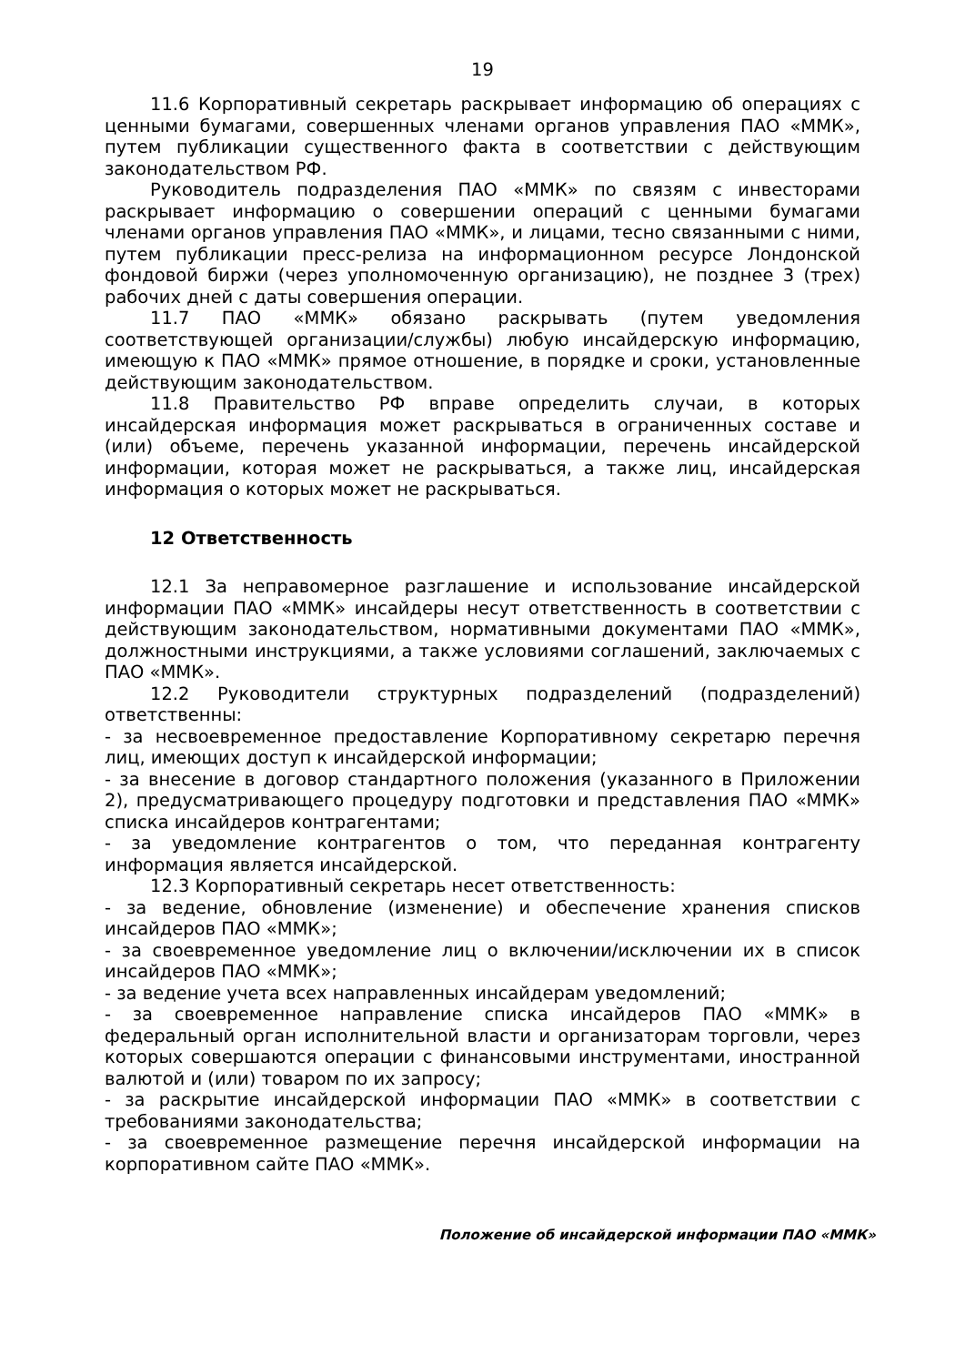19
11.6 Корпоративный секретарь раскрывает информацию об операциях с ценными бумагами, совершенных членами органов управления ПАО «ММК», путем публикации существенного факта в соответствии с действующим законодательством РФ.
Руководитель подразделения ПАО «ММК» по связям с инвесторами раскрывает информацию о совершении операций с ценными бумагами членами органов управления ПАО «ММК», и лицами, тесно связанными с ними, путем публикации пресс-релиза на информационном ресурсе Лондонской фондовой биржи (через уполномоченную организацию), не позднее 3 (трех) рабочих дней с даты совершения операции.
11.7 ПАО «ММК» обязано раскрывать (путем уведомления соответствующей организации/службы) любую инсайдерскую информацию, имеющую к ПАО «ММК» прямое отношение, в порядке и сроки, установленные действующим законодательством.
11.8 Правительство РФ вправе определить случаи, в которых инсайдерская информация может раскрываться в ограниченных составе и (или) объеме, перечень указанной информации, перечень инсайдерской информации, которая может не раскрываться, а также лиц, инсайдерская информация о которых может не раскрываться.
12 Ответственность
12.1 За неправомерное разглашение и использование инсайдерской информации ПАО «ММК» инсайдеры несут ответственность в соответствии с действующим законодательством, нормативными документами ПАО «ММК», должностными инструкциями, а также условиями соглашений, заключаемых с ПАО «ММК».
12.2 Руководители структурных подразделений (подразделений) ответственны:
- за несвоевременное предоставление Корпоративному секретарю перечня лиц, имеющих доступ к инсайдерской информации;
- за внесение в договор стандартного положения (указанного в Приложении 2), предусматривающего процедуру подготовки и представления ПАО «ММК» списка инсайдеров контрагентами;
- за уведомление контрагентов о том, что переданная контрагенту информация является инсайдерской.
12.3 Корпоративный секретарь несет ответственность:
- за ведение, обновление (изменение) и обеспечение хранения списков инсайдеров ПАО «ММК»;
- за своевременное уведомление лиц о включении/исключении их в список инсайдеров ПАО «ММК»;
- за ведение учета всех направленных инсайдерам уведомлений;
- за своевременное направление списка инсайдеров ПАО «ММК» в федеральный орган исполнительной власти и организаторам торговли, через которых совершаются операции с финансовыми инструментами, иностранной валютой и (или) товаром по их запросу;
- за раскрытие инсайдерской информации ПАО «ММК» в соответствии с требованиями законодательства;
- за своевременное размещение перечня инсайдерской информации на корпоративном сайте ПАО «ММК».
Положение об инсайдерской информации ПАО «ММК»